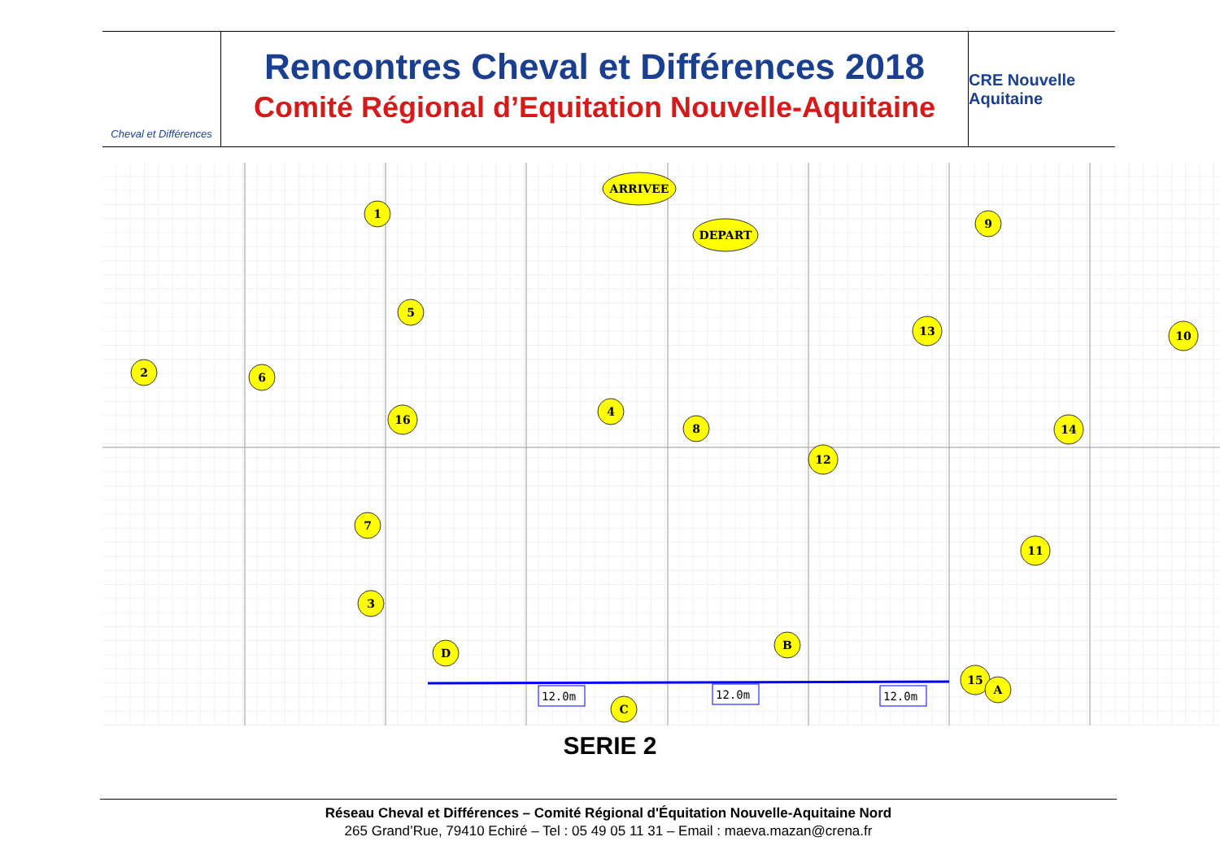Cheval et Différences
Rencontres Cheval et Différences 2018
Comité Régional d’Equitation Nouvelle-Aquitaine
CRE Nouvelle Aquitaine
ARRIVEE
DEPART
1
2
3
4
5
6
7
8
9
10
11
12
13
14
15
16
D
B
C
A
12.0m
12.0m
12.0m
SERIE 2
Réseau Cheval et Différences – Comité Régional d'Équitation Nouvelle-Aquitaine Nord
265 Grand’Rue, 79410 Echiré – Tel : 05 49 05 11 31 – Email : maeva.mazan@crena.fr